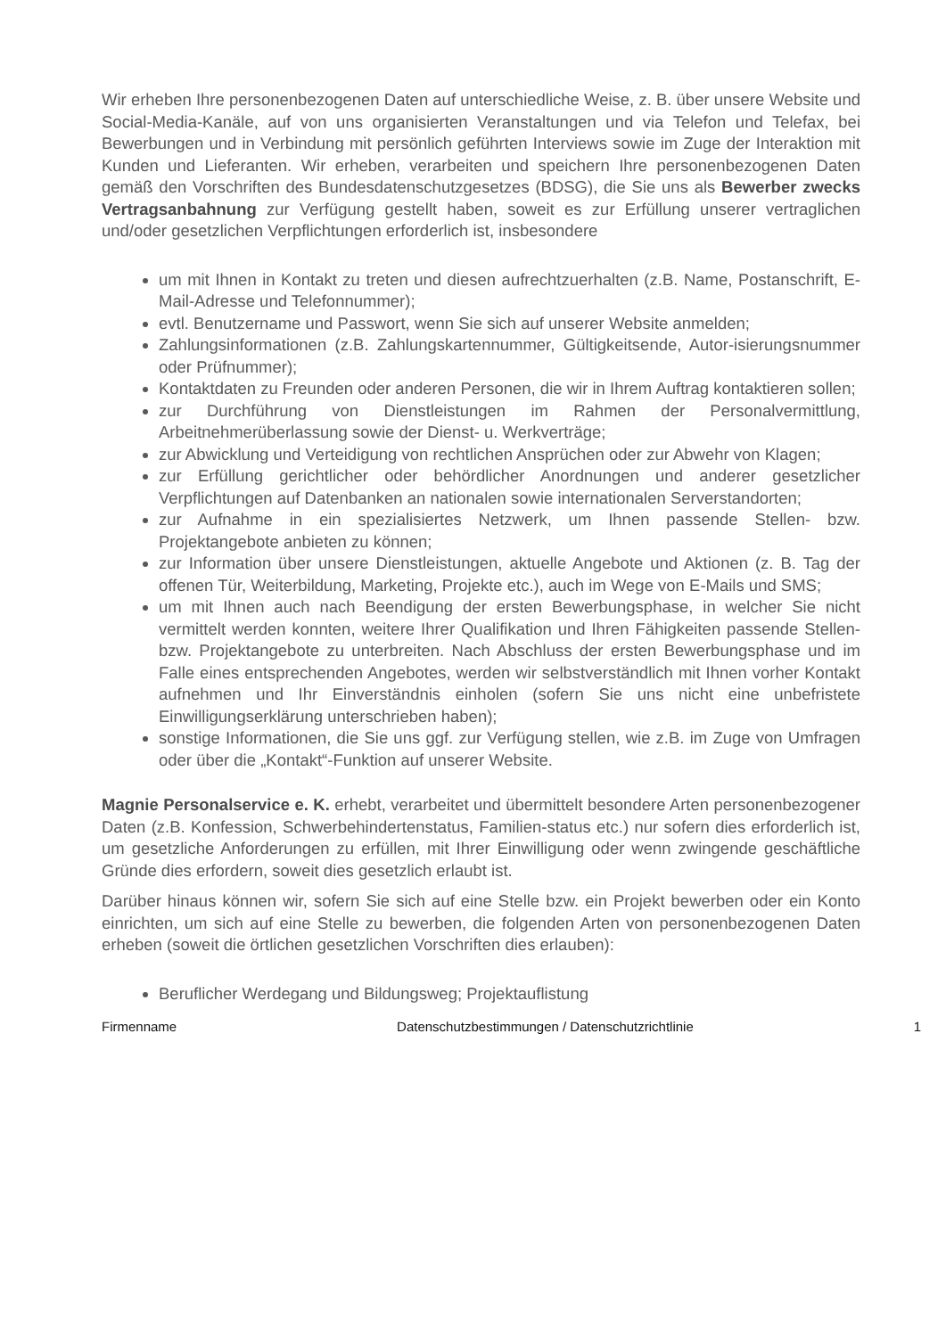Wir erheben Ihre personenbezogenen Daten auf unterschiedliche Weise, z. B. über unsere Website und Social-Media-Kanäle, auf von uns organisierten Veranstaltungen und via Telefon und Telefax, bei Bewerbungen und in Verbindung mit persönlich geführten Interviews sowie im Zuge der Interaktion mit Kunden und Lieferanten. Wir erheben, verarbeiten und speichern Ihre personenbezogenen Daten gemäß den Vorschriften des Bundesdatenschutzgesetzes (BDSG), die Sie uns als Bewerber zwecks Vertragsanbahnung zur Verfügung gestellt haben, soweit es zur Erfüllung unserer vertraglichen und/oder gesetzlichen Verpflichtungen erforderlich ist, insbesondere
um mit Ihnen in Kontakt zu treten und diesen aufrechtzuerhalten (z.B. Name, Postanschrift, E-Mail-Adresse und Telefonnummer);
evtl. Benutzername und Passwort, wenn Sie sich auf unserer Website anmelden;
Zahlungsinformationen (z.B. Zahlungskartennummer, Gültigkeitsende, Autor-isierungsnummer oder Prüfnummer);
Kontaktdaten zu Freunden oder anderen Personen, die wir in Ihrem Auftrag kontaktieren sollen;
zur Durchführung von Dienstleistungen im Rahmen der Personalvermittlung, Arbeitnehmerüberlassung sowie der Dienst- u. Werkverträge;
zur Abwicklung und Verteidigung von rechtlichen Ansprüchen oder zur Abwehr von Klagen;
zur Erfüllung gerichtlicher oder behördlicher Anordnungen und anderer gesetzlicher Verpflichtungen auf Datenbanken an nationalen sowie internationalen Serverstandorten;
zur Aufnahme in ein spezialisiertes Netzwerk, um Ihnen passende Stellen- bzw. Projektangebote anbieten zu können;
zur Information über unsere Dienstleistungen, aktuelle Angebote und Aktionen (z. B. Tag der offenen Tür, Weiterbildung, Marketing, Projekte etc.), auch im Wege von E-Mails und SMS;
um mit Ihnen auch nach Beendigung der ersten Bewerbungsphase, in welcher Sie nicht vermittelt werden konnten, weitere Ihrer Qualifikation und Ihren Fähigkeiten passende Stellen- bzw. Projektangebote zu unterbreiten. Nach Abschluss der ersten Bewerbungsphase und im Falle eines entsprechenden Angebotes, werden wir selbstverständlich mit Ihnen vorher Kontakt aufnehmen und Ihr Einverständnis einholen (sofern Sie uns nicht eine unbefristete Einwilligungserklärung unterschrieben haben);
sonstige Informationen, die Sie uns ggf. zur Verfügung stellen, wie z.B. im Zuge von Umfragen oder über die „Kontakt“-Funktion auf unserer Website.
Magnie Personalservice e. K. erhebt, verarbeitet und übermittelt besondere Arten personenbezogener Daten (z.B. Konfession, Schwerbehindertenstatus, Familien-status etc.) nur sofern dies erforderlich ist, um gesetzliche Anforderungen zu erfüllen, mit Ihrer Einwilligung oder wenn zwingende geschäftliche Gründe dies erfordern, soweit dies gesetzlich erlaubt ist.
Darüber hinaus können wir, sofern Sie sich auf eine Stelle bzw. ein Projekt bewerben oder ein Konto einrichten, um sich auf eine Stelle zu bewerben, die folgenden Arten von personenbezogenen Daten erheben (soweit die örtlichen gesetzlichen Vorschriften dies erlauben):
Beruflicher Werdegang und Bildungsweg; Projektauflistung
Firmenname Datenschutzbestimmungen / Datenschutzrichtlinie 1